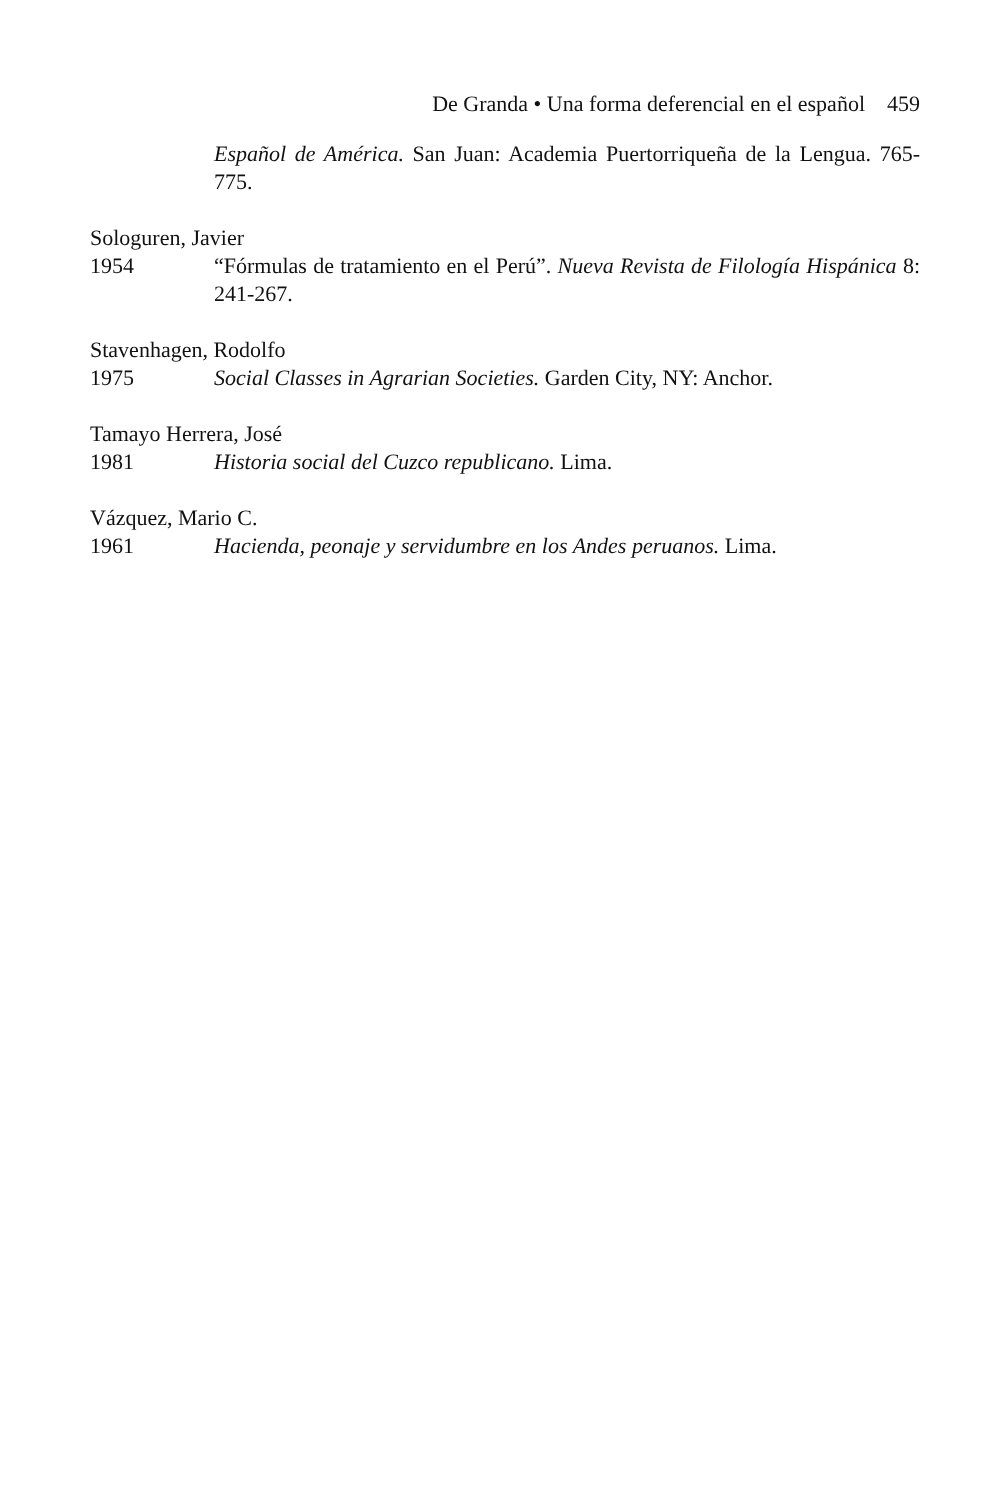De Granda • Una forma deferencial en el español 459
Español de América. San Juan: Academia Puertorriqueña de la Lengua. 765-775.
Sologuren, Javier
1954 “Fórmulas de tratamiento en el Perú”. Nueva Revista de Filología Hispánica 8: 241-267.
Stavenhagen, Rodolfo
1975 Social Classes in Agrarian Societies. Garden City, NY: Anchor.
Tamayo Herrera, José
1981 Historia social del Cuzco republicano. Lima.
Vázquez, Mario C.
1961 Hacienda, peonaje y servidumbre en los Andes peruanos. Lima.